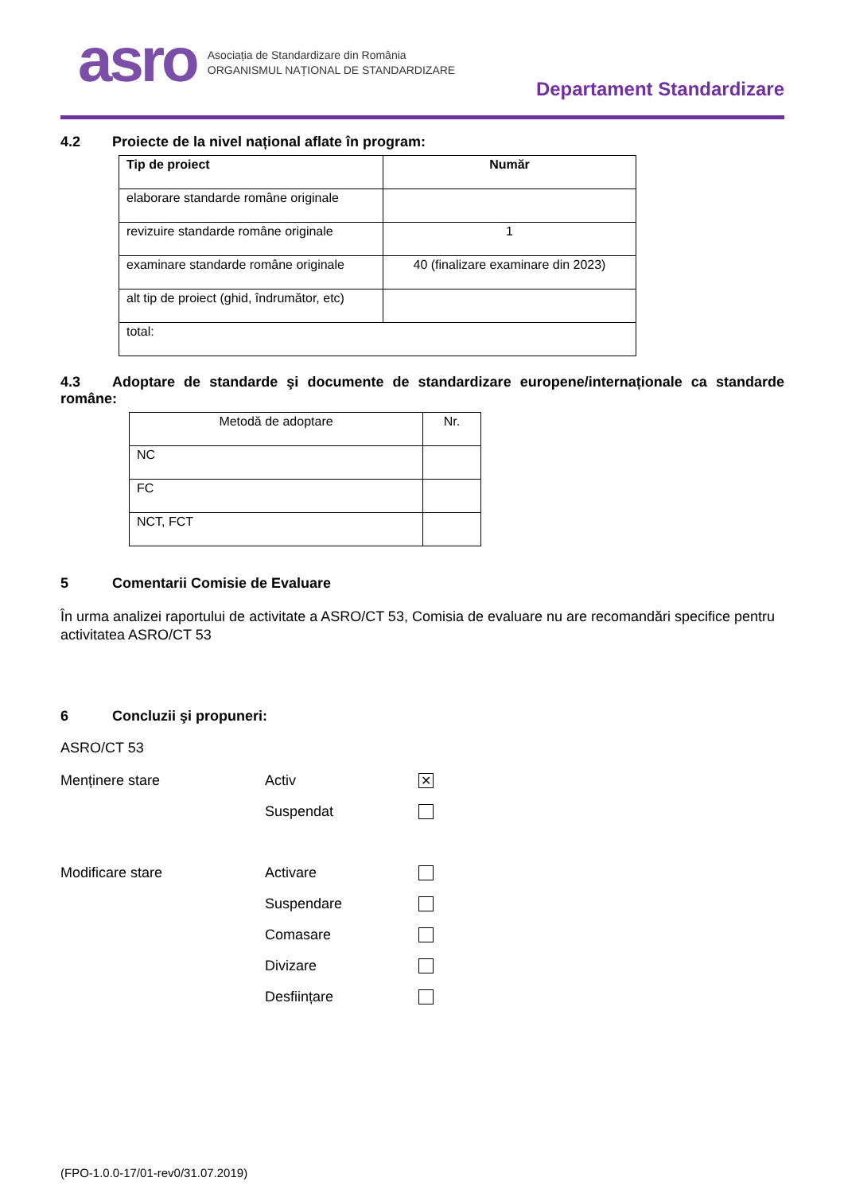asro
Asociația de Standardizare din România
ORGANISMUL NAȚIONAL DE STANDARDIZARE
Departament Standardizare
4.2 Proiecte de la nivel național aflate în program:
| Tip de proiect | Număr |
| --- | --- |
| elaborare standarde române originale | |
| revizuire standarde române originale | 1 |
| examinare standarde române originale | 40 (finalizare examinare din 2023) |
| alt tip de proiect (ghid, îndrumător, etc) | |
| total: | |
4.3 Adoptare de standarde şi documente de standardizare europene/internaționale ca standarde române:
| Metodă de adoptare | Nr. |
| NC | |
| FC | |
| NCT, FCT | |
5 Comentarii Comisie de Evaluare
În urma analizei raportului de activitate a ASRO/CT 53, Comisia de evaluare nu are recomandări specifice pentru activitatea ASRO/CT 53
6 Concluzii şi propuneri:
ASRO/CT 53
Menținere stare Activ ✕
Suspendat
Modificare stare Activare
Suspendare
Comasare
Divizare
Desființare
(FPO-1.0.0-17/01-rev0/31.07.2019)